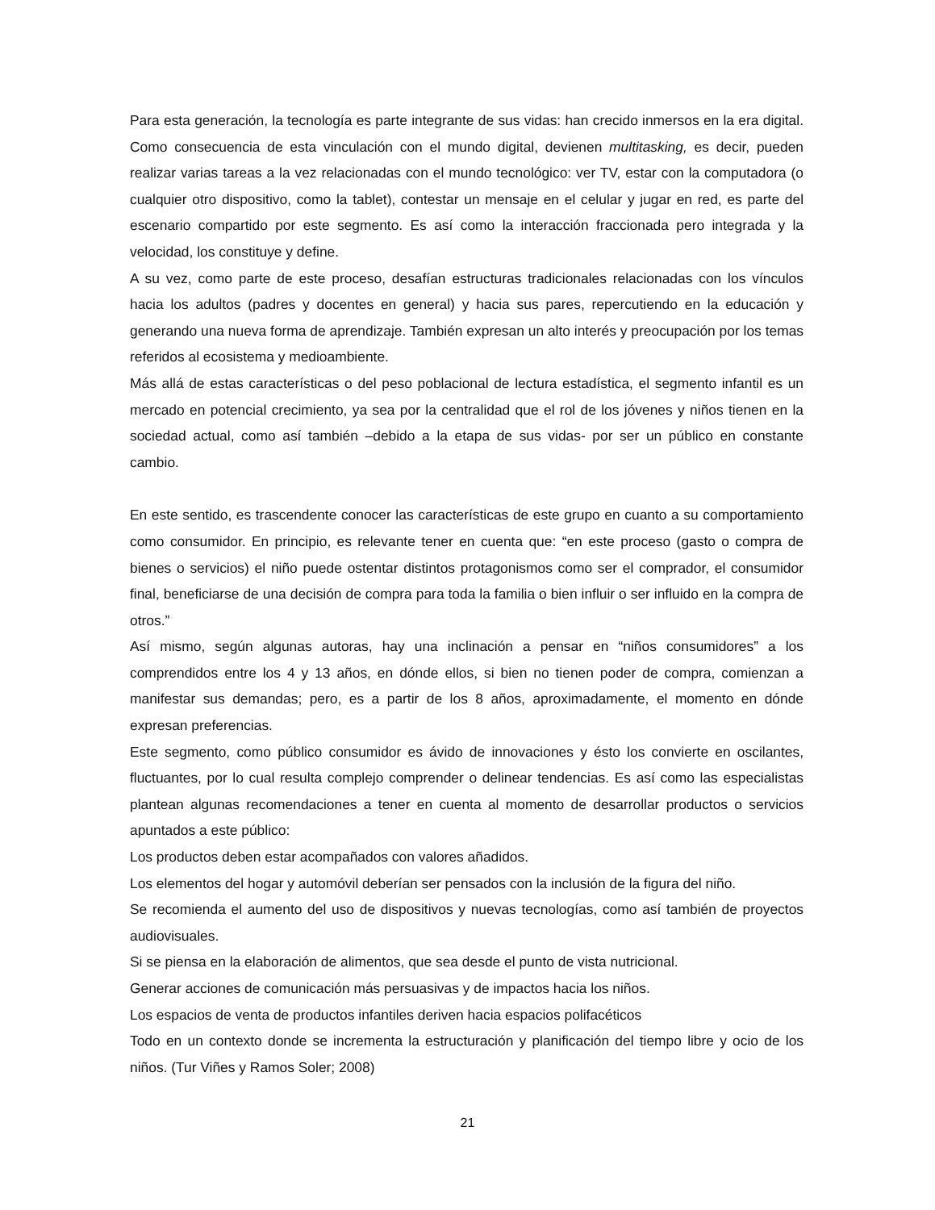Para esta generación, la tecnología es parte integrante de sus vidas: han crecido inmersos en la era digital. Como consecuencia de esta vinculación con el mundo digital, devienen multitasking, es decir, pueden realizar varias tareas a la vez relacionadas con el mundo tecnológico: ver TV, estar con la computadora (o cualquier otro dispositivo, como la tablet), contestar un mensaje en el celular y jugar en red, es parte del escenario compartido por este segmento. Es así como la interacción fraccionada pero integrada y la velocidad, los constituye y define.
A su vez, como parte de este proceso, desafían estructuras tradicionales relacionadas con los vínculos hacia los adultos (padres y docentes en general) y hacia sus pares, repercutiendo en la educación y generando una nueva forma de aprendizaje. También expresan un alto interés y preocupación por los temas referidos al ecosistema y medioambiente.
Más allá de estas características o del peso poblacional de lectura estadística, el segmento infantil es un mercado en potencial crecimiento, ya sea por la centralidad que el rol de los jóvenes y niños tienen en la sociedad actual, como así también –debido a la etapa de sus vidas- por ser un público en constante cambio.
En este sentido, es trascendente conocer las características de este grupo en cuanto a su comportamiento como consumidor. En principio, es relevante tener en cuenta que: “en este proceso (gasto o compra de bienes o servicios) el niño puede ostentar distintos protagonismos como ser el comprador, el consumidor final, beneficiarse de una decisión de compra para toda la familia o bien influir o ser influido en la compra de otros.”
Así mismo, según algunas autoras, hay una inclinación a pensar en “niños consumidores” a los comprendidos entre los 4 y 13 años, en dónde ellos, si bien no tienen poder de compra, comienzan a manifestar sus demandas; pero, es a partir de los 8 años, aproximadamente, el momento en dónde expresan preferencias.
Este segmento, como público consumidor es ávido de innovaciones y ésto los convierte en oscilantes, fluctuantes, por lo cual resulta complejo comprender o delinear tendencias. Es así como las especialistas plantean algunas recomendaciones a tener en cuenta al momento de desarrollar productos o servicios apuntados a este público:
Los productos deben estar acompañados con valores añadidos.
Los elementos del hogar y automóvil deberían ser pensados con la inclusión de la figura del niño.
Se recomienda el aumento del uso de dispositivos y nuevas tecnologías, como así también de proyectos audiovisuales.
Si se piensa en la elaboración de alimentos, que sea desde el punto de vista nutricional.
Generar acciones de comunicación más persuasivas y de impactos hacia los niños.
Los espacios de venta de productos infantiles deriven hacia espacios polifacéticos
Todo en un contexto donde se incrementa la estructuración y planificación del tiempo libre y ocio de los niños. (Tur Viñes y Ramos Soler; 2008)
21